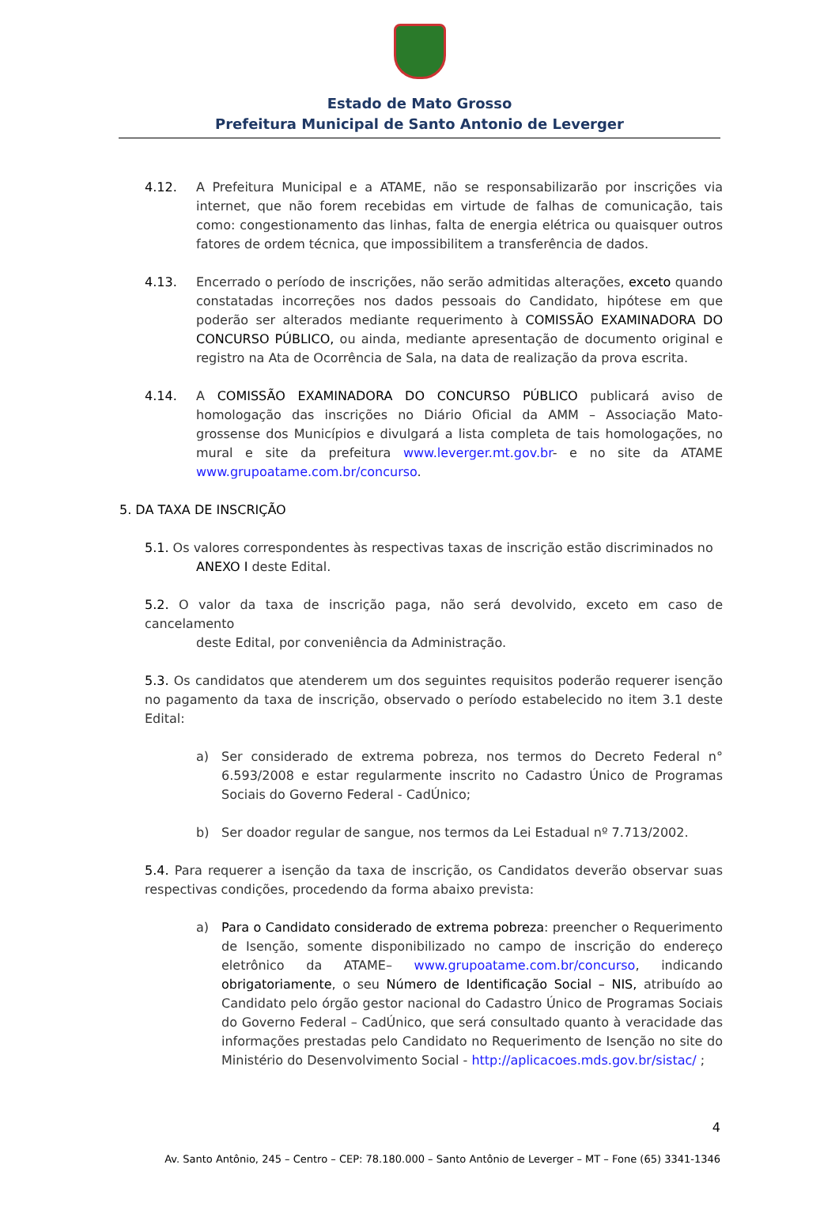Estado de Mato Grosso
Prefeitura Municipal de Santo Antonio de Leverger
4.12. A Prefeitura Municipal e a ATAME, não se responsabilizarão por inscrições via internet, que não forem recebidas em virtude de falhas de comunicação, tais como: congestionamento das linhas, falta de energia elétrica ou quaisquer outros fatores de ordem técnica, que impossibilitem a transferência de dados.
4.13. Encerrado o período de inscrições, não serão admitidas alterações, exceto quando constatadas incorreções nos dados pessoais do Candidato, hipótese em que poderão ser alterados mediante requerimento à COMISSÃO EXAMINADORA DO CONCURSO PÚBLICO, ou ainda, mediante apresentação de documento original e registro na Ata de Ocorrência de Sala, na data de realização da prova escrita.
4.14. A COMISSÃO EXAMINADORA DO CONCURSO PÚBLICO publicará aviso de homologação das inscrições no Diário Oficial da AMM – Associação Mato-grossense dos Municípios e divulgará a lista completa de tais homologações, no mural e site da prefeitura www.leverger.mt.gov.br- e no site da ATAME www.grupoatame.com.br/concurso.
5. DA TAXA DE INSCRIÇÃO
5.1. Os valores correspondentes às respectivas taxas de inscrição estão discriminados no
ANEXO I deste Edital.
5.2. O valor da taxa de inscrição paga, não será devolvido, exceto em caso de cancelamento
deste Edital, por conveniência da Administração.
5.3. Os candidatos que atenderem um dos seguintes requisitos poderão requerer isenção no pagamento da taxa de inscrição, observado o período estabelecido no item 3.1 deste Edital:
a) Ser considerado de extrema pobreza, nos termos do Decreto Federal n° 6.593/2008 e estar regularmente inscrito no Cadastro Único de Programas Sociais do Governo Federal - CadÚnico;
b) Ser doador regular de sangue, nos termos da Lei Estadual nº 7.713/2002.
5.4. Para requerer a isenção da taxa de inscrição, os Candidatos deverão observar suas respectivas condições, procedendo da forma abaixo prevista:
a) Para o Candidato considerado de extrema pobreza: preencher o Requerimento de Isenção, somente disponibilizado no campo de inscrição do endereço eletrônico da ATAME– www.grupoatame.com.br/concurso, indicando obrigatoriamente, o seu Número de Identificação Social – NIS, atribuído ao Candidato pelo órgão gestor nacional do Cadastro Único de Programas Sociais do Governo Federal – CadÚnico, que será consultado quanto à veracidade das informações prestadas pelo Candidato no Requerimento de Isenção no site do Ministério do Desenvolvimento Social - http://aplicacoes.mds.gov.br/sistac/ ;
4
Av. Santo Antônio, 245 – Centro – CEP: 78.180.000 – Santo Antônio de Leverger – MT – Fone (65) 3341-1346